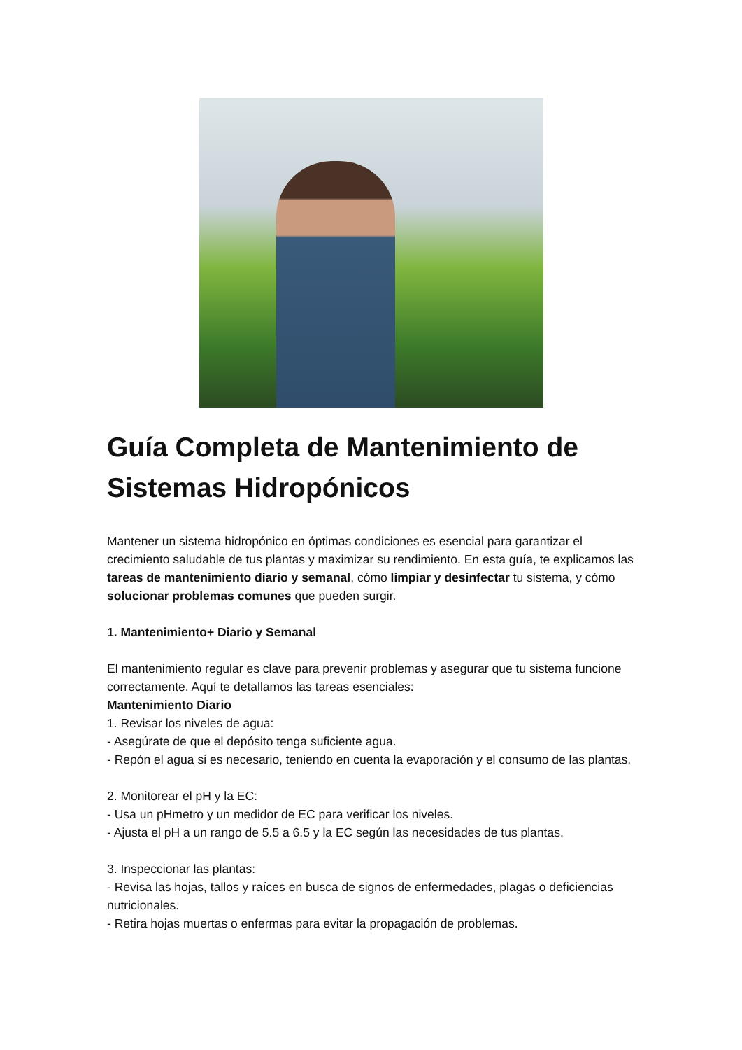Guía Completa de Mantenimiento de Sistemas Hidropónicos
Mantener un sistema hidropónico en óptimas condiciones es esencial para garantizar el crecimiento saludable de tus plantas y maximizar su rendimiento. En esta guía, te explicamos las tareas de mantenimiento diario y semanal, cómo limpiar y desinfectar tu sistema, y cómo solucionar problemas comunes que pueden surgir.
1. Mantenimiento+ Diario y Semanal
El mantenimiento regular es clave para prevenir problemas y asegurar que tu sistema funcione correctamente. Aquí te detallamos las tareas esenciales:
Mantenimiento Diario
1. Revisar los niveles de agua:
- Asegúrate de que el depósito tenga suficiente agua.
- Repón el agua si es necesario, teniendo en cuenta la evaporación y el consumo de las plantas.
2. Monitorear el pH y la EC:
- Usa un pHmetro y un medidor de EC para verificar los niveles.
- Ajusta el pH a un rango de 5.5 a 6.5 y la EC según las necesidades de tus plantas.
3. Inspeccionar las plantas:
- Revisa las hojas, tallos y raíces en busca de signos de enfermedades, plagas o deficiencias nutricionales.
- Retira hojas muertas o enfermas para evitar la propagación de problemas.